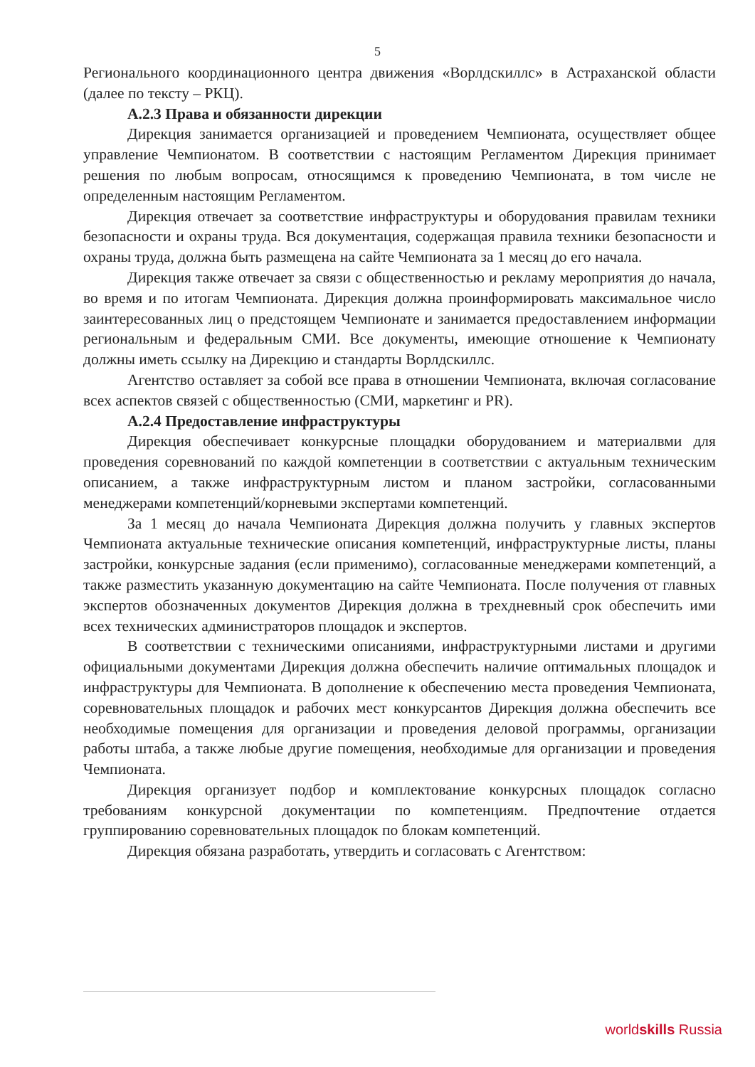5
Регионального координационного центра движения «Ворлдскиллс» в Астраханской области (далее по тексту – РКЦ).
А.2.3 Права и обязанности дирекции
Дирекция занимается организацией и проведением Чемпионата, осуществляет общее управление Чемпионатом. В соответствии с настоящим Регламентом Дирекция принимает решения по любым вопросам, относящимся к проведению Чемпионата, в том числе не определенным настоящим Регламентом.
Дирекция отвечает за соответствие инфраструктуры и оборудования правилам техники безопасности и охраны труда. Вся документация, содержащая правила техники безопасности и охраны труда, должна быть размещена на сайте Чемпионата за 1 месяц до его начала.
Дирекция также отвечает за связи с общественностью и рекламу мероприятия до начала, во время и по итогам Чемпионата. Дирекция должна проинформировать максимальное число заинтересованных лиц о предстоящем Чемпионате и занимается предоставлением информации региональным и федеральным СМИ. Все документы, имеющие отношение к Чемпионату должны иметь ссылку на Дирекцию и стандарты Ворлдскиллс.
Агентство оставляет за собой все права в отношении Чемпионата, включая согласование всех аспектов связей с общественностью (СМИ, маркетинг и PR).
А.2.4 Предоставление инфраструктуры
Дирекция обеспечивает конкурсные площадки оборудованием и материалвми для проведения соревнований по каждой компетенции в соответствии с актуальным техническим описанием, а также инфраструктурным листом и планом застройки, согласованными менеджерами компетенций/корневыми экспертами компетенций.
За 1 месяц до начала Чемпионата Дирекция должна получить у главных экспертов Чемпионата актуальные технические описания компетенций, инфраструктурные листы, планы застройки, конкурсные задания (если применимо), согласованные менеджерами компетенций, а также разместить указанную документацию на сайте Чемпионата. После получения от главных экспертов обозначенных документов Дирекция должна в трехдневный срок обеспечить ими всех технических администраторов площадок и экспертов.
В соответствии с техническими описаниями, инфраструктурными листами и другими официальными документами Дирекция должна обеспечить наличие оптимальных площадок и инфраструктуры для Чемпионата. В дополнение к обеспечению места проведения Чемпионата, соревновательных площадок и рабочих мест конкурсантов Дирекция должна обеспечить все необходимые помещения для организации и проведения деловой программы, организации работы штаба, а также любые другие помещения, необходимые для организации и проведения Чемпионата.
Дирекция организует подбор и комплектование конкурсных площадок согласно требованиям конкурсной документации по компетенциям. Предпочтение отдается группированию соревновательных площадок по блокам компетенций.
Дирекция обязана разработать, утвердить и согласовать с Агентством:
worldskills Russia